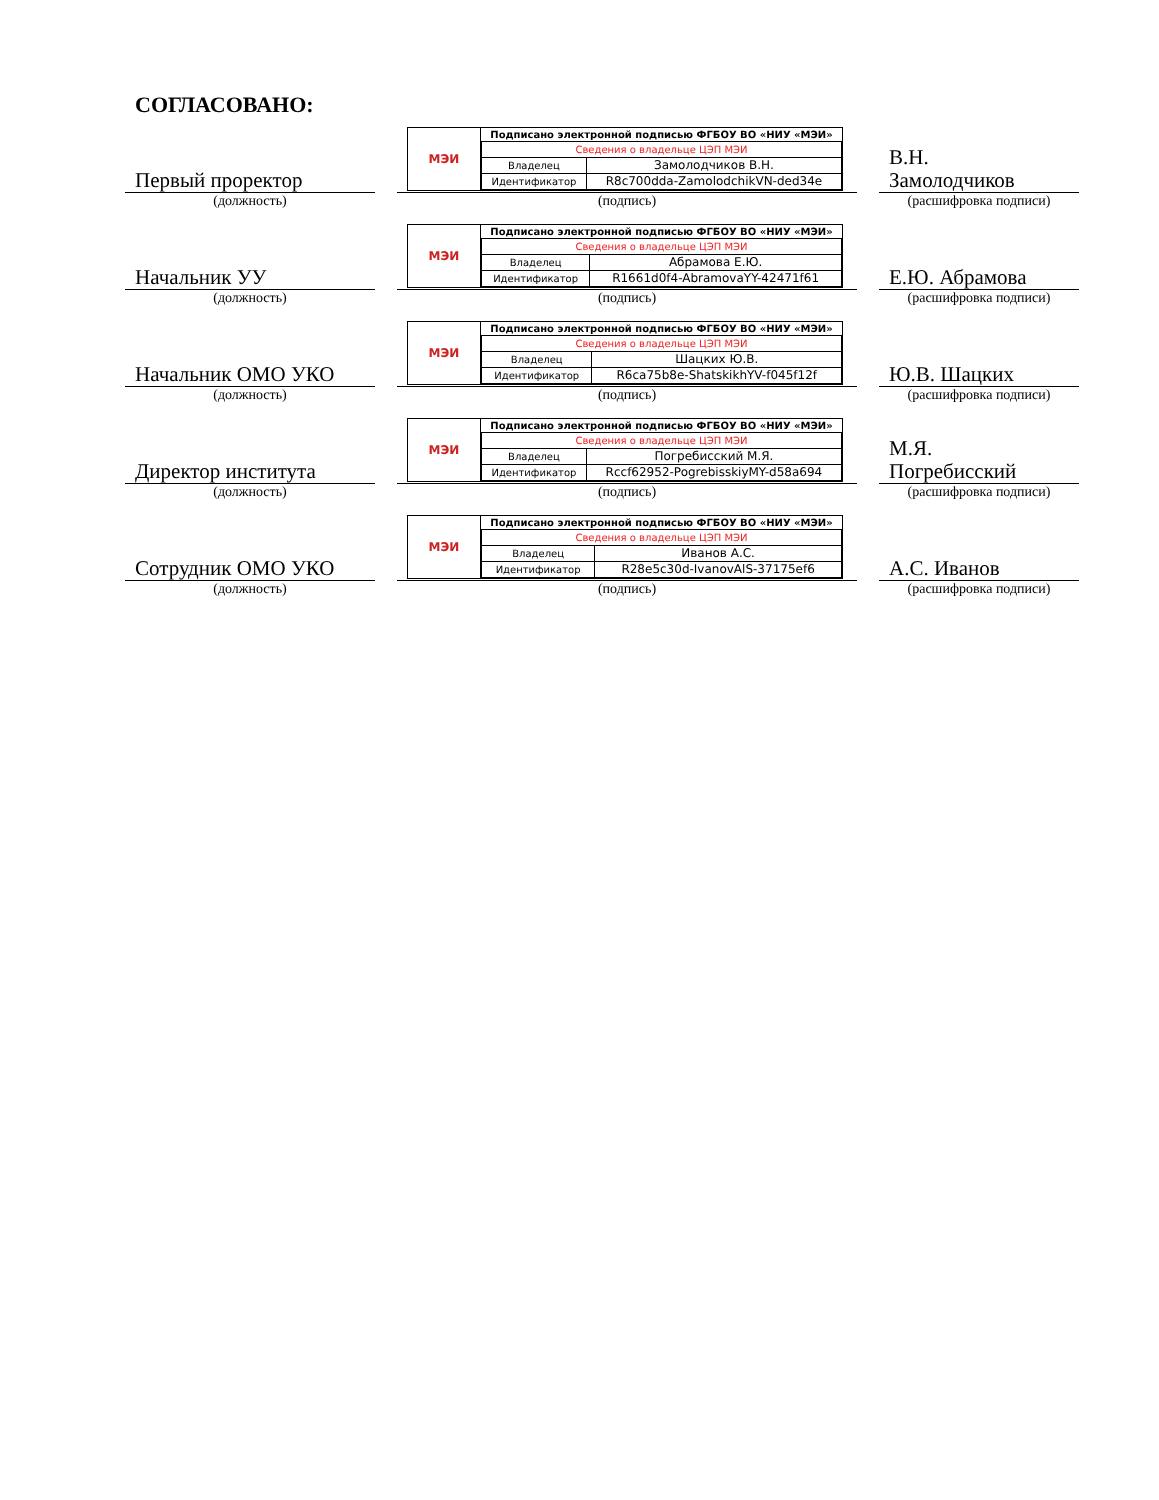СОГЛАСОВАНО:
Первый проректор
(должность)
МЭИ
| Подписано электронной подписью ФГБОУ ВО «НИУ «МЭИ» | |
| --- | --- |
| Сведения о владельце ЦЭП МЭИ | |
| Владелец | Замолодчиков В.Н. |
| Идентификатор | R8c700dda-ZamolodchikVN-ded34e |
(подпись)
В.Н.
Замолодчиков
(расшифровка подписи)
Начальник УУ
(должность)
МЭИ
| Подписано электронной подписью ФГБОУ ВО «НИУ «МЭИ» | |
| --- | --- |
| Сведения о владельце ЦЭП МЭИ | |
| Владелец | Абрамова Е.Ю. |
| Идентификатор | R1661d0f4-AbramovaYY-42471f61 |
(подпись)
Е.Ю. Абрамова
(расшифровка подписи)
Начальник ОМО УКО
(должность)
МЭИ
| Подписано электронной подписью ФГБОУ ВО «НИУ «МЭИ» | |
| --- | --- |
| Сведения о владельце ЦЭП МЭИ | |
| Владелец | Шацких Ю.В. |
| Идентификатор | R6ca75b8e-ShatskikhYV-f045f12f |
(подпись)
Ю.В. Шацких
(расшифровка подписи)
Директор института
(должность)
МЭИ
| Подписано электронной подписью ФГБОУ ВО «НИУ «МЭИ» | |
| --- | --- |
| Сведения о владельце ЦЭП МЭИ | |
| Владелец | Погребисский М.Я. |
| Идентификатор | Rccf62952-PogrebisskiyMY-d58a694 |
(подпись)
М.Я.
Погребисский
(расшифровка подписи)
Сотрудник ОМО УКО
(должность)
МЭИ
| Подписано электронной подписью ФГБОУ ВО «НИУ «МЭИ» | |
| --- | --- |
| Сведения о владельце ЦЭП МЭИ | |
| Владелец | Иванов А.С. |
| Идентификатор | R28e5c30d-IvanovAlS-37175ef6 |
(подпись)
А.С. Иванов
(расшифровка подписи)